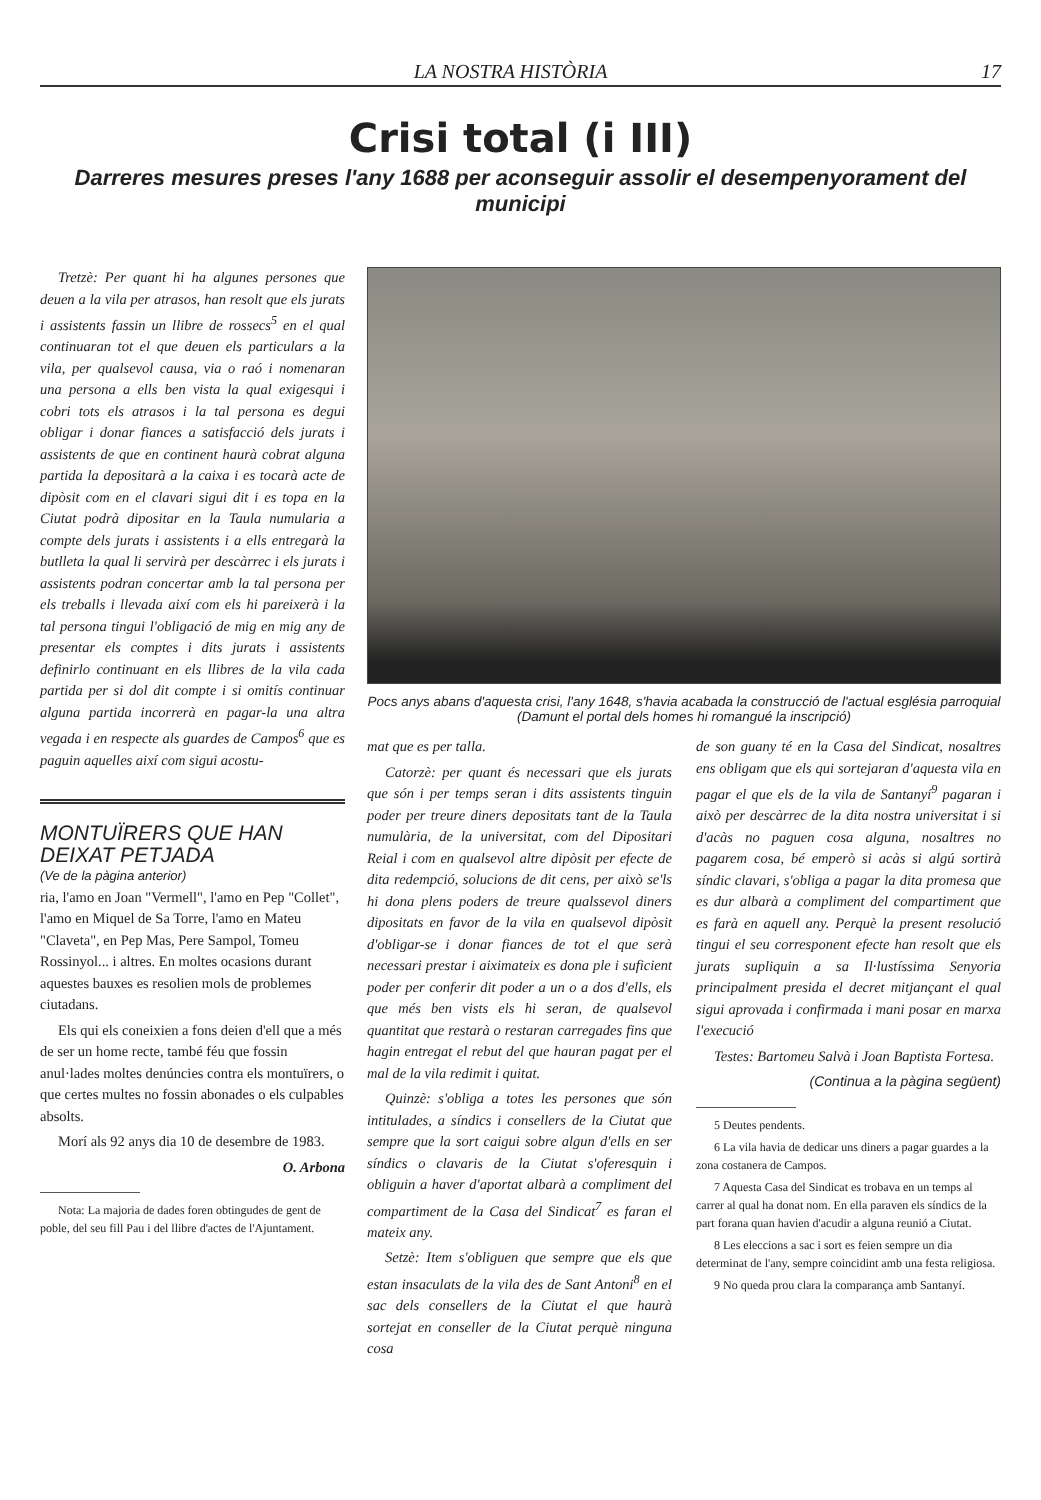LA NOSTRA HISTÒRIA 17
Crisi total (i III)
Darreres mesures preses l'any 1688 per aconseguir assolir el desempenyorament del municipi
Tretzè: Per quant hi ha algunes persones que deuen a la vila per atrasos, han resolt que els jurats i assistents fassin un llibre de rossecs<sup>5</sup> en el qual continuaran tot el que deuen els particulars a la vila, per qualsevol causa, via o raó i nomenaran una persona a ells ben vista la qual exigesqui i cobri tots els atrasos i la tal persona es degui obligar i donar fiances a satisfacció dels jurats i assistents de que en continent haurà cobrat alguna partida la depositarà a la caixa i es tocarà acte de dipòsit com en el clavari sigui dit i es topa en la Ciutat podrà dipositar en la Taula numularia a compte dels jurats i assistents i a ells entregarà la butlleta la qual li servirà per descàrrec i els jurats i assistents podran concertar amb la tal persona per els treballs i llevada així com els hi pareixerà i la tal persona tingui l'obligació de mig en mig any de presentar els comptes i dits jurats i assistents definirlo continuant en els llibres de la vila cada partida per si dol dit compte i si omitís continuar alguna partida incorrerà en pagar-la una altra vegada i en respecte als guardes de Campos<sup>6</sup> que es paguin aquelles així com sigui acostu-
MONTUÏRERS QUE HAN DEIXAT PETJADA
(Ve de la pàgina anterior)
ria, l'amo en Joan "Vermell", l'amo en Pep "Collet", l'amo en Miquel de Sa Torre, l'amo en Mateu "Claveta", en Pep Mas, Pere Sampol, Tomeu Rossinyol... i altres. En moltes ocasions durant aquestes bauxes es resolien mols de problemes ciutadans.
Els qui els coneixien a fons deien d'ell que a més de ser un home recte, també féu que fossin anul·lades moltes denúncies contra els montuïrers, o que certes multes no fossin abonades o els culpables absolts.
Morí als 92 anys dia 10 de desembre de 1983.
O. Arbona
Nota: La majoria de dades foren obtingudes de gent de poble, del seu fill Pau i del llibre d'actes de l'Ajuntament.
Pocs anys abans d'aquesta crisi, l'any 1648, s'havia acabada la construcció de l'actual església parroquial (Damunt el portal dels homes hi romangué la inscripció)
mat que es per talla.
Catorzè: per quant és necessari que els jurats que són i per temps seran i dits assistents tinguin poder per treure diners depositats tant de la Taula numulària, de la universitat, com del Dipositari Reial i com en qualsevol altre dipòsit per efecte de dita redempció, solucions de dit cens, per això se'ls hi dona plens poders de treure qualssevol diners dipositats en favor de la vila en qualsevol dipòsit d'obligar-se i donar fiances de tot el que serà necessari prestar i aiximateix es dona ple i suficient poder per conferir dit poder a un o a dos d'ells, els que més ben vists els hi seran, de qualsevol quantitat que restarà o restaran carregades fins que hagin entregat el rebut del que hauran pagat per el mal de la vila redimit i quitat.
Quinzè: s'obliga a totes les persones que són intitulades, a síndics i consellers de la Ciutat que sempre que la sort caigui sobre algun d'ells en ser síndics o clavaris de la Ciutat s'oferesquin i obliguin a haver d'aportat albarà a compliment del compartiment de la Casa del Sindicat<sup>7</sup> es faran el mateix any.
Setzè: Item s'obliguen que sempre que els que estan insaculats de la vila des de Sant Antoni<sup>8</sup> en el sac dels consellers de la Ciutat el que haurà sortejat en conseller de la Ciutat perquè ninguna cosa
de son guany té en la Casa del Sindicat, nosaltres ens obligam que els qui sortejaran d'aquesta vila en pagar el que els de la vila de Santanyí<sup>9</sup> pagaran i això per descàrrec de la dita nostra universitat i si d'acàs no paguen cosa alguna, nosaltres no pagarem cosa, bé emperò si acàs si algú sortirà síndic clavari, s'obliga a pagar la dita promesa que es dur albarà a compliment del compartiment que es farà en aquell any. Perquè la present resolució tingui el seu corresponent efecte han resolt que els jurats supliquin a sa Il·lustíssima Senyoria principalment presida el decret mitjançant el qual sigui aprovada i confirmada i mani posar en marxa l'execució
Testes: Bartomeu Salvà i Joan Baptista Fortesa.
(Continua a la pàgina següent)
5 Deutes pendents.
6 La vila havia de dedicar uns diners a pagar guardes a la zona costanera de Campos.
7 Aquesta Casa del Sindicat es trobava en un temps al carrer al qual ha donat nom. En ella paraven els síndics de la part forana quan havien d'acudir a alguna reunió a Ciutat.
8 Les eleccions a sac i sort es feien sempre un dia determinat de l'any, sempre coincidint amb una festa religiosa.
9 No queda prou clara la comparança amb Santanyí.